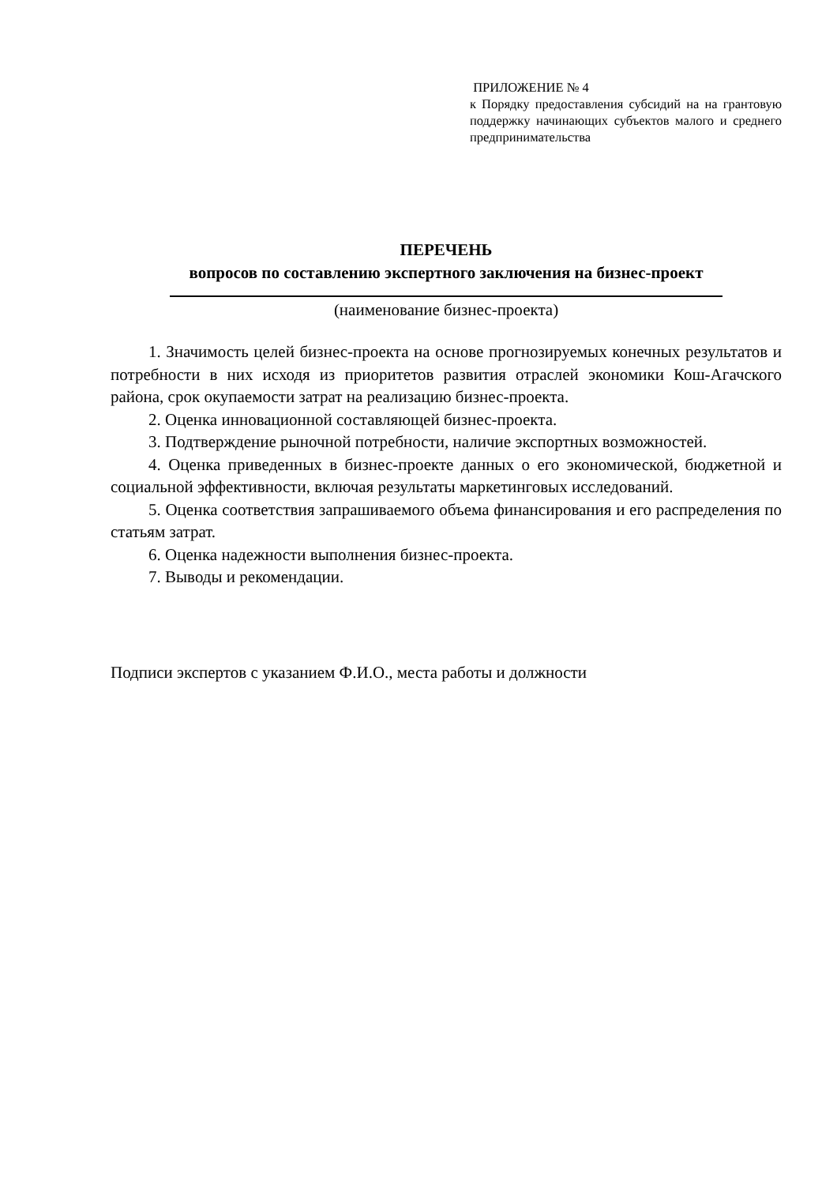ПРИЛОЖЕНИЕ № 4
к Порядку предоставления субсидий на на грантовую поддержку начинающих субъектов малого и среднего предпринимательства
ПЕРЕЧЕНЬ
вопросов по составлению экспертного заключения на бизнес-проект
(наименование бизнес-проекта)
1. Значимость целей бизнес-проекта на основе прогнозируемых конечных результатов и потребности в них исходя из приоритетов развития отраслей экономики Кош-Агачского района, срок окупаемости затрат на реализацию бизнес-проекта.
2. Оценка инновационной составляющей бизнес-проекта.
3. Подтверждение рыночной потребности, наличие экспортных возможностей.
4. Оценка приведенных в бизнес-проекте данных о его экономической, бюджетной и социальной эффективности, включая результаты маркетинговых исследований.
5. Оценка соответствия запрашиваемого объема финансирования и его распределения по статьям затрат.
6. Оценка надежности выполнения бизнес-проекта.
7. Выводы и рекомендации.
Подписи экспертов с указанием Ф.И.О., места работы и должности